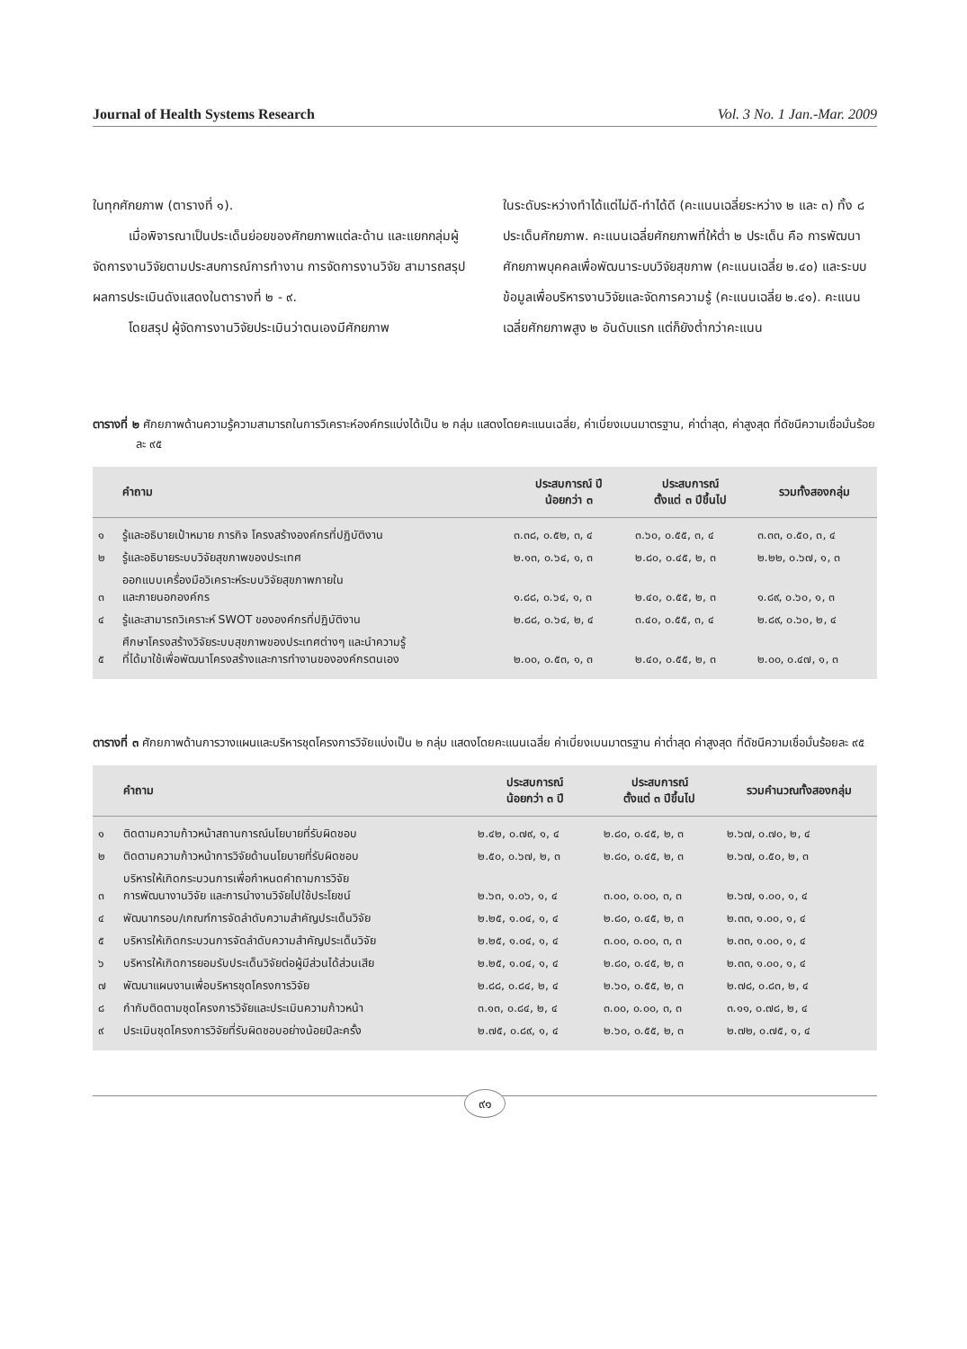Journal of Health Systems Research Vol. 3 No. 1 Jan.-Mar. 2009
ในทุกศักยภาพ (ตารางที่ ๑).
เมื่อพิจารณาเป็นประเด็นย่อยของศักยภาพแต่ละด้าน และแยกกลุ่มผู้จัดการงานวิจัยตามประสบการณ์การทำงาน การจัดการงานวิจัย สามารถสรุปผลการประเมินดังแสดงในตารางที่ ๒ - ๙.
โดยสรุป ผู้จัดการงานวิจัยประเมินว่าตนเองมีศักยภาพ
ในระดับระหว่างทำได้แต่ไม่ดี-ทำได้ดี (คะแนนเฉลี่ยระหว่าง ๒ และ ๓) ทั้ง ๘ ประเด็นศักยภาพ. คะแนนเฉลี่ยศักยภาพที่ให้ต่ำ ๒ ประเด็น คือ การพัฒนาศักยภาพบุคคลเพื่อพัฒนาระบบวิจัยสุขภาพ (คะแนนเฉลี่ย ๒.๔๐) และระบบข้อมูลเพื่อบริหารงานวิจัยและจัดการความรู้ (คะแนนเฉลี่ย ๒.๔๑). คะแนนเฉลี่ยศักยภาพสูง ๒ อันดับแรก แต่ก็ยังต่ำกว่าคะแนน
ตารางที่ ๒ ศักยภาพด้านความรู้ความสามารถในการวิเคราะห์องค์กรแบ่งได้เป็น ๒ กลุ่ม แสดงโดยคะแนนเฉลี่ย, ค่าเบี่ยงเบนมาตรฐาน, ค่าต่ำสุด, ค่าสูงสุด ที่ดัชนีความเชื่อมั่นร้อยละ ๙๕
| | คำถาม | ประสบการณ์ ปี น้อยกว่า ๓ | ประสบการณ์ ตั้งแต่ ๓ ปีขึ้นไป | รวมทั้งสองกลุ่ม |
| --- | --- | --- | --- | --- |
| ๑ | รู้และอธิบายเป้าหมาย ภารกิจ โครงสร้างองค์กรที่ปฏิบัติงาน | ๓.๓๘, ๐.๕๒, ๓, ๔ | ๓.๖๐, ๐.๕๕, ๓, ๔ | ๓.๓๓, ๐.๕๐, ๓, ๔ |
| ๒ | รู้และอธิบายระบบวิจัยสุขภาพของประเทศ | ๒.๑๓, ๐.๖๔, ๑, ๓ | ๒.๘๐, ๐.๔๕, ๒, ๓ | ๒.๒๒, ๐.๖๗, ๑, ๓ |
| ๓ | ออกแบบเครื่องมือวิเคราะห์ระบบวิจัยสุขภาพภายใน และภายนอกองค์กร | ๑.๘๘, ๐.๖๔, ๑, ๓ | ๒.๔๐, ๐.๕๕, ๒, ๓ | ๑.๘๙, ๐.๖๐, ๑, ๓ |
| ๔ | รู้และสามารถวิเคราะห์ SWOT ขององค์กรที่ปฏิบัติงาน | ๒.๘๘, ๐.๖๔, ๒, ๔ | ๓.๔๐, ๐.๕๕, ๓, ๔ | ๒.๘๙, ๐.๖๐, ๒, ๔ |
| ๕ | ศึกษาโครงสร้างวิจัยระบบสุขภาพของประเทศต่างๆ และนำความรู้ ที่ได้มาใช้เพื่อพัฒนาโครงสร้างและการทำงานขององค์กรตนเอง | ๒.๐๐, ๐.๕๓, ๑, ๓ | ๒.๔๐, ๐.๕๕, ๒, ๓ | ๒.๐๐, ๐.๔๗, ๑, ๓ |
ตารางที่ ๓ ศักยภาพด้านการวางแผนและบริหารชุดโครงการวิจัยแบ่งเป็น ๒ กลุ่ม แสดงโดยคะแนนเฉลี่ย ค่าเบี่ยงเบนมาตรฐาน ค่าต่ำสุด ค่าสูงสุด ที่ดัชนีความเชื่อมั่นร้อยละ ๙๕
| | คำถาม | ประสบการณ์ น้อยกว่า ๓ ปี | ประสบการณ์ ตั้งแต่ ๓ ปีขึ้นไป | รวมคำนวณทั้งสองกลุ่ม |
| --- | --- | --- | --- | --- |
| ๑ | ติดตามความก้าวหน้าสถานการณ์นโยบายที่รับผิดชอบ | ๒.๔๒, ๐.๗๙, ๑, ๔ | ๒.๘๐, ๐.๔๕, ๒, ๓ | ๒.๖๗, ๐.๗๐, ๒, ๔ |
| ๒ | ติดตามความก้าวหน้าการวิจัยด้านนโยบายที่รับผิดชอบ | ๒.๕๐, ๐.๖๗, ๒, ๓ | ๒.๘๐, ๐.๔๕, ๒, ๓ | ๒.๖๗, ๐.๕๐, ๒, ๓ |
| ๓ | บริหารให้เกิดกระบวนการเพื่อกำหนดคำถามการวิจัย การพัฒนางานวิจัย และการนำงานวิจัยไปใช้ประโยชน์ | ๒.๖๓, ๑.๐๖, ๑, ๔ | ๓.๐๐, ๐.๐๐, ๓, ๓ | ๒.๖๗, ๑.๐๐, ๑, ๔ |
| ๔ | พัฒนากรอบ/เกณฑ์การจัดลำดับความสำคัญประเด็นวิจัย | ๒.๒๕, ๑.๐๔, ๑, ๔ | ๒.๘๐, ๐.๔๕, ๒, ๓ | ๒.๓๓, ๑.๐๐, ๑, ๔ |
| ๕ | บริหารให้เกิดกระบวนการจัดลำดับความสำคัญประเด็นวิจัย | ๒.๒๕, ๑.๐๔, ๑, ๔ | ๓.๐๐, ๐.๐๐, ๓, ๓ | ๒.๓๓, ๑.๐๐, ๑, ๔ |
| ๖ | บริหารให้เกิดการยอมรับประเด็นวิจัยต่อผู้มีส่วนได้ส่วนเสีย | ๒.๒๕, ๑.๐๔, ๑, ๔ | ๒.๘๐, ๐.๔๕, ๒, ๓ | ๒.๓๓, ๑.๐๐, ๑, ๔ |
| ๗ | พัฒนาแผนงานเพื่อบริหารชุดโครงการวิจัย | ๒.๘๘, ๐.๘๔, ๒, ๔ | ๒.๖๐, ๐.๕๕, ๒, ๓ | ๒.๗๘, ๐.๘๓, ๒, ๔ |
| ๘ | กำกับติดตามชุดโครงการวิจัยและประเมินความก้าวหน้า | ๓.๑๓, ๐.๘๔, ๒, ๔ | ๓.๐๐, ๐.๐๐, ๓, ๓ | ๓.๑๑, ๐.๗๘, ๒, ๔ |
| ๙ | ประเมินชุดโครงการวิจัยที่รับผิดชอบอย่างน้อยปีละครั้ง | ๒.๗๕, ๐.๘๙, ๑, ๔ | ๒.๖๐, ๐.๕๕, ๒, ๓ | ๒.๗๒, ๐.๗๕, ๑, ๔ |
๙๑